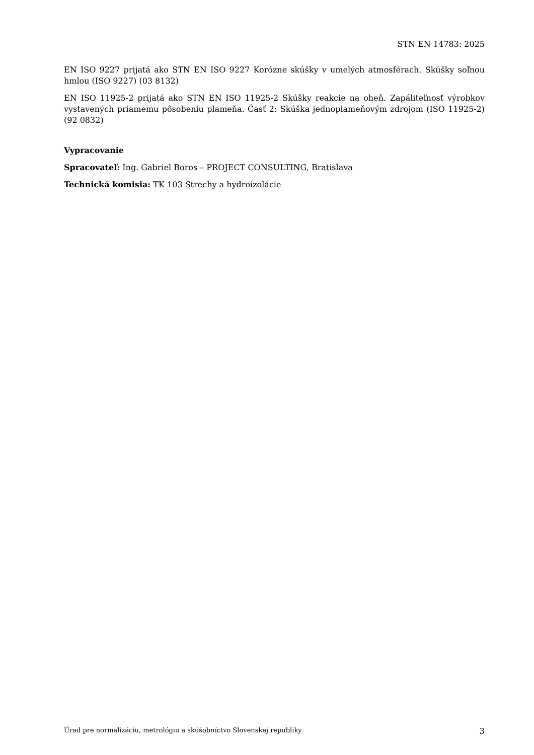STN EN 14783: 2025
EN ISO 9227 prijatá ako STN EN ISO 9227 Korózne skúšky v umelých atmosférach. Skúšky soľnou hmlou (ISO 9227) (03 8132)
EN ISO 11925-2 prijatá ako STN EN ISO 11925-2 Skúšky reakcie na oheň. Zapáliteľnosť výrobkov vystavených priamemu pôsobeniu plameňa. Časť 2: Skúška jednoplameňovým zdrojom (ISO 11925-2) (92 0832)
Vypracovanie
Spracovateľ: Ing. Gabriel Boros – PROJECT CONSULTING, Bratislava
Technická komisia: TK 103 Strechy a hydroizolácie
Úrad pre normalizáciu, metrológiu a skúšobníctvo Slovenskej republiky 3